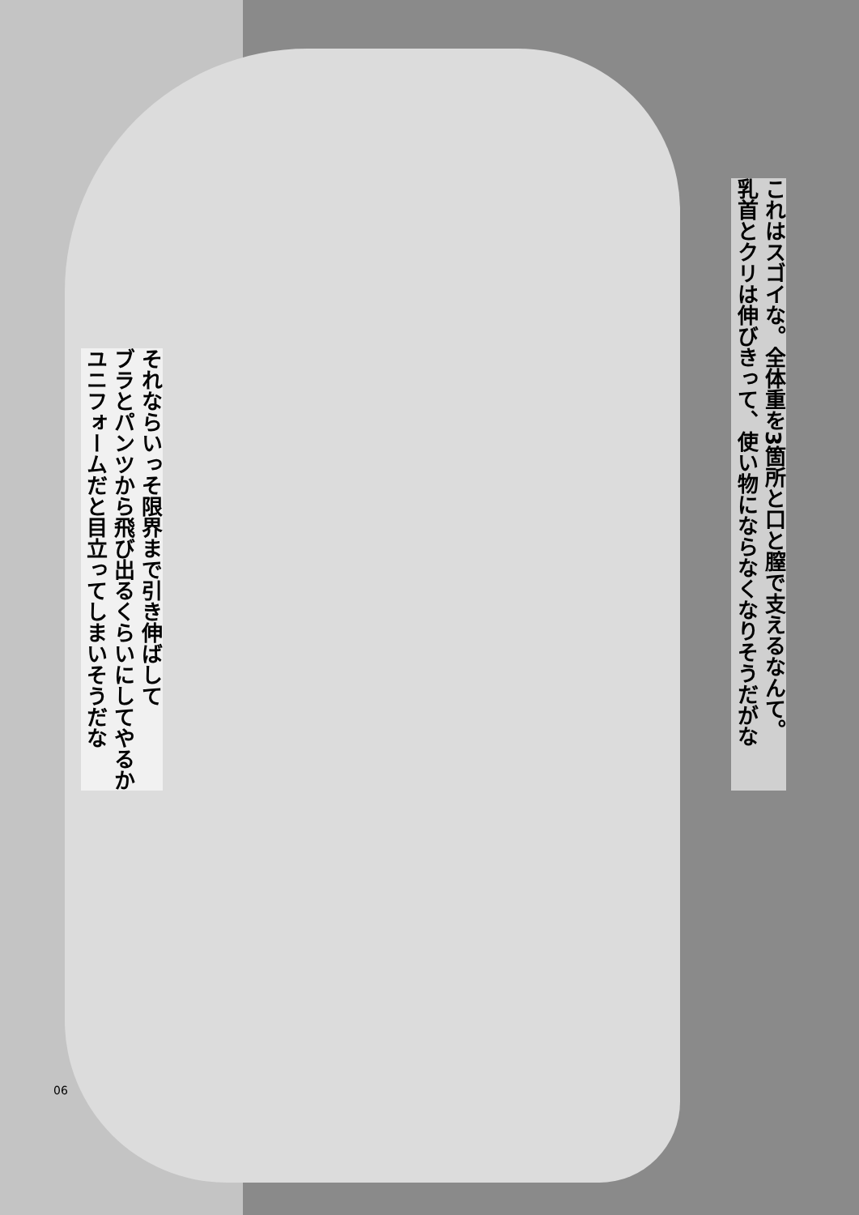これはスゴイな。全体重を3箇所と口と膣で支えるなんて。
乳首とクリは伸びきって、使い物にならなくなりそうだがな
それならいっそ限界まで引き伸ばして
ブラとパンツから飛び出るくらいにしてやるか
ユニフォームだと目立ってしまいそうだな
06